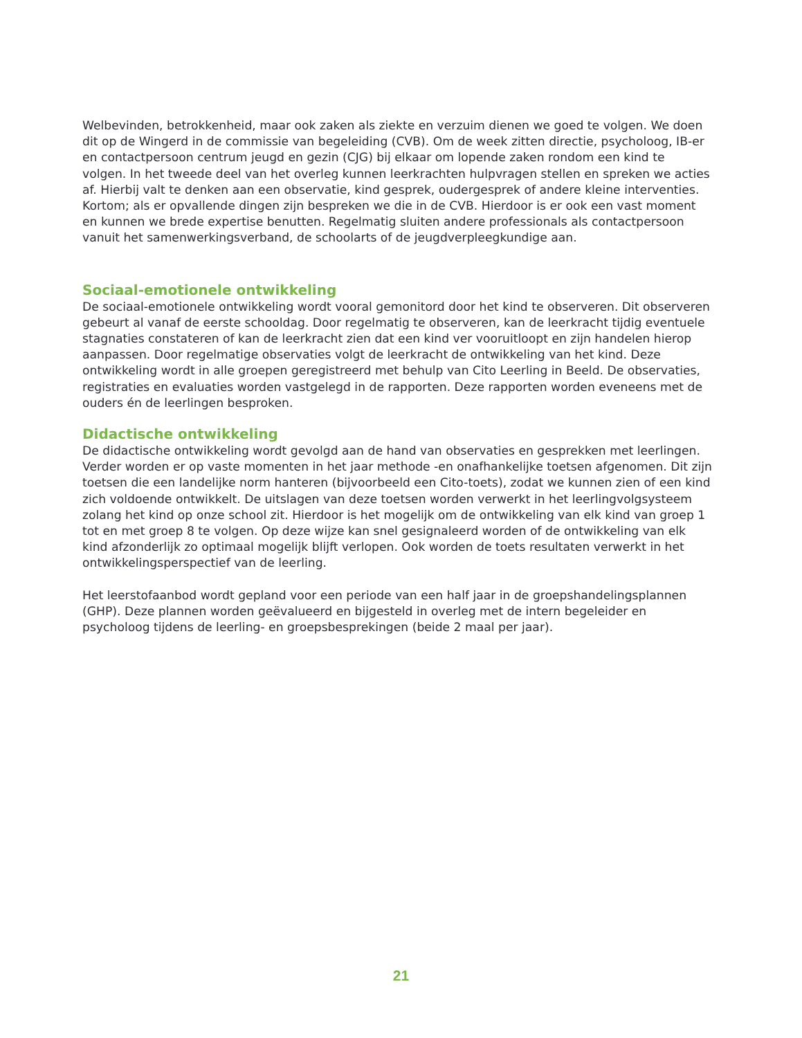Welbevinden, betrokkenheid, maar ook zaken als ziekte en verzuim dienen we goed te volgen. We doen dit op de Wingerd in de commissie van begeleiding (CVB). Om de week zitten directie, psycholoog, IB-er en contactpersoon centrum jeugd en gezin (CJG) bij elkaar om lopende zaken rondom een kind te volgen. In het tweede deel van het overleg kunnen leerkrachten hulpvragen stellen en spreken we acties af. Hierbij valt te denken aan een observatie, kind gesprek, oudergesprek of andere kleine interventies. Kortom; als er opvallende dingen zijn bespreken we die in de CVB. Hierdoor is er ook een vast moment en kunnen we brede expertise benutten. Regelmatig sluiten andere professionals als contactpersoon vanuit het samenwerkingsverband, de schoolarts of de jeugdverpleegkundige aan.
Sociaal-emotionele ontwikkeling
De sociaal-emotionele ontwikkeling wordt vooral gemonitord door het kind te observeren. Dit observeren gebeurt al vanaf de eerste schooldag. Door regelmatig te observeren, kan de leerkracht tijdig eventuele stagnaties constateren of kan de leerkracht zien dat een kind ver vooruitloopt en zijn handelen hierop aanpassen. Door regelmatige observaties volgt de leerkracht de ontwikkeling van het kind. Deze ontwikkeling wordt in alle groepen geregistreerd met behulp van Cito Leerling in Beeld. De observaties, registraties en evaluaties worden vastgelegd in de rapporten. Deze rapporten worden eveneens met de ouders én de leerlingen besproken.
Didactische ontwikkeling
De didactische ontwikkeling wordt gevolgd aan de hand van observaties en gesprekken met leerlingen. Verder worden er op vaste momenten in het jaar methode -en onafhankelijke toetsen afgenomen. Dit zijn toetsen die een landelijke norm hanteren (bijvoorbeeld een Cito-toets), zodat we kunnen zien of een kind zich voldoende ontwikkelt. De uitslagen van deze toetsen worden verwerkt in het leerlingvolgsysteem zolang het kind op onze school zit. Hierdoor is het mogelijk om de ontwikkeling van elk kind van groep 1 tot en met groep 8 te volgen. Op deze wijze kan snel gesignaleerd worden of de ontwikkeling van elk kind afzonderlijk zo optimaal mogelijk blijft verlopen. Ook worden de toets resultaten verwerkt in het ontwikkelingsperspectief van de leerling.
Het leerstofaanbod wordt gepland voor een periode van een half jaar in de groepshandelingsplannen (GHP). Deze plannen worden geëvalueerd en bijgesteld in overleg met de intern begeleider en psycholoog tijdens de leerling- en groepsbesprekingen (beide 2 maal per jaar).
21